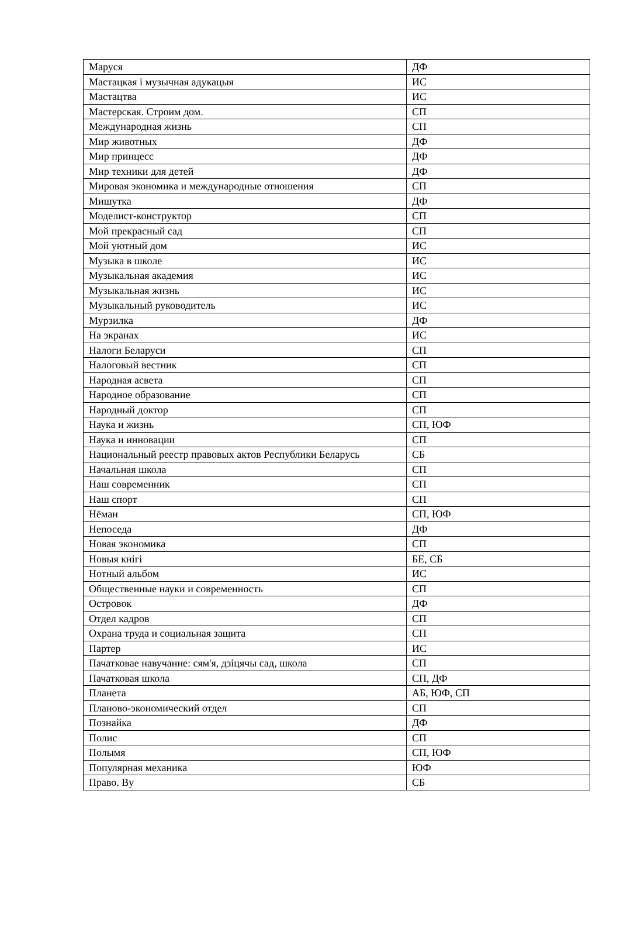| Маруся | ДФ |
| Мастацкая і музычная адукацыя | ИС |
| Мастацтва | ИС |
| Мастерская. Строим дом. | СП |
| Международная жизнь | СП |
| Мир животных | ДФ |
| Мир принцесс | ДФ |
| Мир техники для детей | ДФ |
| Мировая экономика и международные отношения | СП |
| Мишутка | ДФ |
| Моделист-конструктор | СП |
| Мой прекрасный сад | СП |
| Мой уютный дом | ИС |
| Музыка в школе | ИС |
| Музыкальная академия | ИС |
| Музыкальная жизнь | ИС |
| Музыкальный руководитель | ИС |
| Мурзилка | ДФ |
| На экранах | ИС |
| Налоги Беларуси | СП |
| Налоговый вестник | СП |
| Народная асвета | СП |
| Народное образование | СП |
| Народный доктор | СП |
| Наука и жизнь | СП, ЮФ |
| Наука и инновации | СП |
| Национальный реестр правовых актов Республики Беларусь | СБ |
| Начальная школа | СП |
| Наш современник | СП |
| Наш спорт | СП |
| Нёман | СП, ЮФ |
| Непоседа | ДФ |
| Новая экономика | СП |
| Новыя кнігі | БЕ, СБ |
| Нотный альбом | ИС |
| Общественные науки и современность | СП |
| Островок | ДФ |
| Отдел кадров | СП |
| Охрана труда и социальная защита | СП |
| Партер | ИС |
| Пачатковае навучанне: сям'я, дзіцячы сад, школа | СП |
| Пачатковая школа | СП, ДФ |
| Планета | АБ, ЮФ, СП |
| Планово-экономический отдел | СП |
| Познайка | ДФ |
| Полис | СП |
| Полымя | СП, ЮФ |
| Популярная механика | ЮФ |
| Право. Ву | СБ |